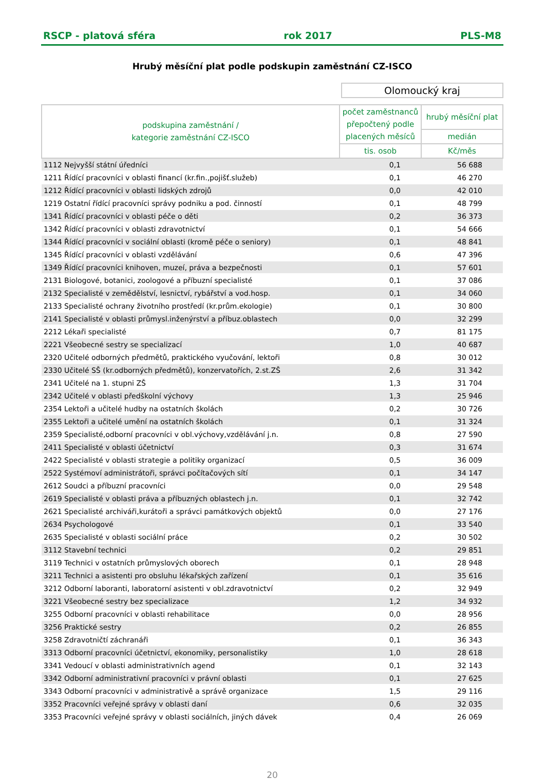RSCP - platová sféra rok 2017 PLS-M8
Hrubý měsíční plat podle podskupin zaměstnání CZ-ISCO
Olomoucký kraj
| podskupina zaměstnání / kategorie zaměstnání CZ-ISCO | počet zaměstnanců přepočtený podle placených měsíců | hrubý měsíční plat |
| --- | --- | --- |
| | | medián |
| | tis. osob | Kč/měs |
| 1112 Nejvyšší státní úředníci | 0,1 | 56 688 |
| 1211 Řídící pracovníci v oblasti financí (kr.fin.,pojišť.služeb) | 0,1 | 46 270 |
| 1212 Řídící pracovníci v oblasti lidských zdrojů | 0,0 | 42 010 |
| 1219 Ostatní řídící pracovníci správy podniku a pod. činností | 0,1 | 48 799 |
| 1341 Řídící pracovníci v oblasti péče o děti | 0,2 | 36 373 |
| 1342 Řídící pracovníci v oblasti zdravotnictví | 0,1 | 54 666 |
| 1344 Řídící pracovníci v sociální oblasti (kromě péče o seniory) | 0,1 | 48 841 |
| 1345 Řídící pracovníci v oblasti vzdělávání | 0,6 | 47 396 |
| 1349 Řídící pracovníci knihoven, muzeí, práva a bezpečnosti | 0,1 | 57 601 |
| 2131 Biologové, botanici, zoologové a příbuzní specialisté | 0,1 | 37 086 |
| 2132 Specialisté v zemědělství, lesnictví, rybářství a vod.hosp. | 0,1 | 34 060 |
| 2133 Specialisté ochrany životního prostředí (kr.prům.ekologie) | 0,1 | 30 800 |
| 2141 Specialisté v oblasti průmysl.inženýrství a příbuz.oblastech | 0,0 | 32 299 |
| 2212 Lékaři specialisté | 0,7 | 81 175 |
| 2221 Všeobecné sestry se specializací | 1,0 | 40 687 |
| 2320 Učitelé odborných předmětů, praktického vyučování, lektoři | 0,8 | 30 012 |
| 2330 Učitelé SŠ (kr.odborných předmětů), konzervatořích, 2.st.ZŠ | 2,6 | 31 342 |
| 2341 Učitelé na 1. stupni ZŠ | 1,3 | 31 704 |
| 2342 Učitelé v oblasti předškolní výchovy | 1,3 | 25 946 |
| 2354 Lektoři a učitelé hudby na ostatních školách | 0,2 | 30 726 |
| 2355 Lektoři a učitelé umění na ostatních školách | 0,1 | 31 324 |
| 2359 Specialisté,odborní pracovníci v obl.výchovy,vzdělávání j.n. | 0,8 | 27 590 |
| 2411 Specialisté v oblasti účetnictví | 0,3 | 31 674 |
| 2422 Specialisté v oblasti strategie a politiky organizací | 0,5 | 36 009 |
| 2522 Systémoví administrátoři, správci počítačových sítí | 0,1 | 34 147 |
| 2612 Soudci a příbuzní pracovníci | 0,0 | 29 548 |
| 2619 Specialisté v oblasti práva a příbuzných oblastech j.n. | 0,1 | 32 742 |
| 2621 Specialisté archiváři,kurátoři a správci památkových objektů | 0,0 | 27 176 |
| 2634 Psychologové | 0,1 | 33 540 |
| 2635 Specialisté v oblasti sociální práce | 0,2 | 30 502 |
| 3112 Stavební technici | 0,2 | 29 851 |
| 3119 Technici v ostatních průmyslových oborech | 0,1 | 28 948 |
| 3211 Technici a asistenti pro obsluhu lékařských zařízení | 0,1 | 35 616 |
| 3212 Odborní laboranti, laboratorní asistenti v obl.zdravotnictví | 0,2 | 32 949 |
| 3221 Všeobecné sestry bez specializace | 1,2 | 34 932 |
| 3255 Odborní pracovníci v oblasti rehabilitace | 0,0 | 28 956 |
| 3256 Praktické sestry | 0,2 | 26 855 |
| 3258 Zdravotničtí záchranáři | 0,1 | 36 343 |
| 3313 Odborní pracovníci účetnictví, ekonomiky, personalistiky | 1,0 | 28 618 |
| 3341 Vedoucí v oblasti administrativních agend | 0,1 | 32 143 |
| 3342 Odborní administrativní pracovníci v právní oblasti | 0,1 | 27 625 |
| 3343 Odborní pracovníci v administrativě a správě organizace | 1,5 | 29 116 |
| 3352 Pracovníci veřejné správy v oblasti daní | 0,6 | 32 035 |
| 3353 Pracovníci veřejné správy v oblasti sociálních, jiných dávek | 0,4 | 26 069 |
20